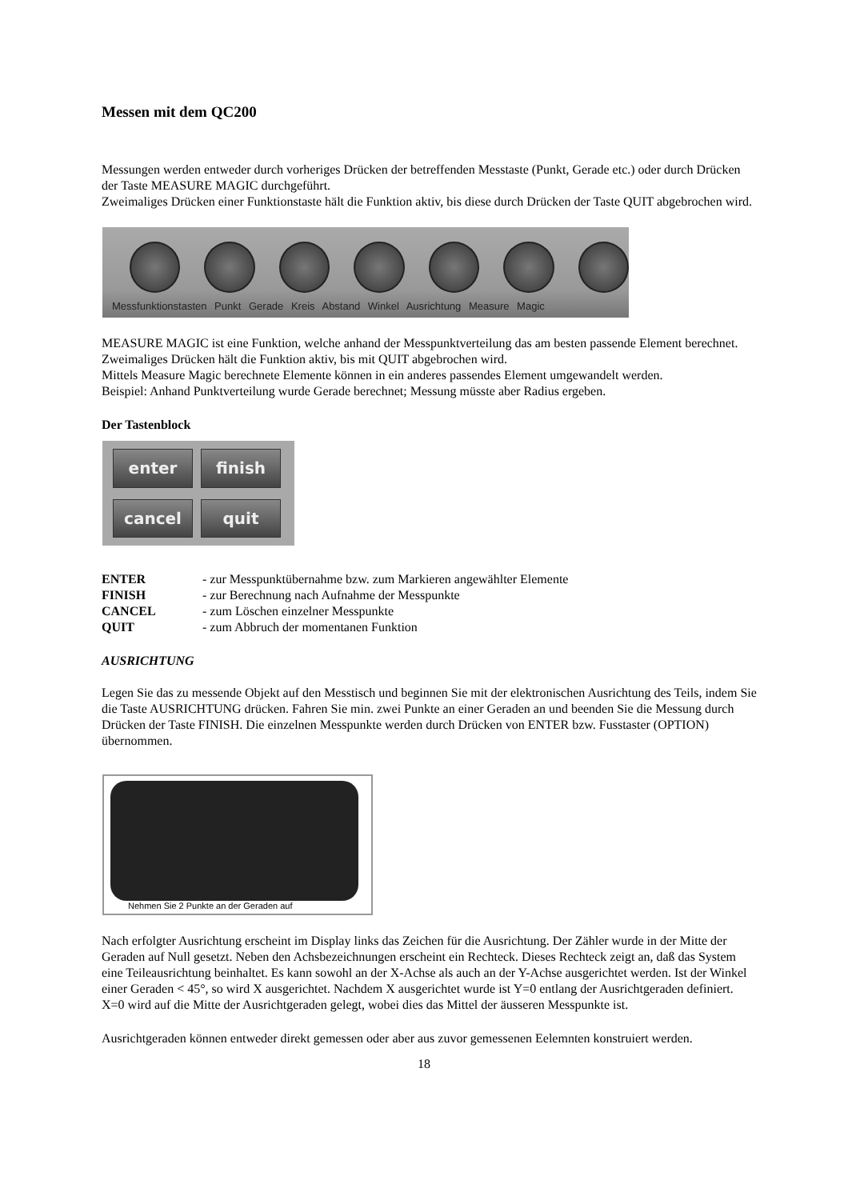Messen mit dem QC200
Messungen werden entweder durch vorheriges Drücken der betreffenden Messtaste (Punkt, Gerade etc.) oder durch Drücken der Taste MEASURE MAGIC durchgeführt.
Zweimaliges Drücken einer Funktionstaste hält die Funktion aktiv, bis diese durch Drücken der Taste QUIT abgebrochen wird.
Messfunktionstasten Punkt Gerade Kreis Abstand Winkel Ausrichtung Measure Magic
MEASURE MAGIC ist eine Funktion, welche anhand der Messpunktverteilung das am besten passende Element berechnet. Zweimaliges Drücken hält die Funktion aktiv, bis mit QUIT abgebrochen wird.
Mittels Measure Magic berechnete Elemente können in ein anderes passendes Element umgewandelt werden.
Beispiel: Anhand Punktverteilung wurde Gerade berechnet; Messung müsste aber Radius ergeben.
Der Tastenblock
enter
finish
cancel
quit
| ENTER | - zur Messpunktübernahme bzw. zum Markieren angewählter Elemente |
| FINISH | - zur Berechnung nach Aufnahme der Messpunkte |
| CANCEL | - zum Löschen einzelner Messpunkte |
| QUIT | - zum Abbruch der momentanen Funktion |
AUSRICHTUNG
Legen Sie das zu messende Objekt auf den Messtisch und beginnen Sie mit der elektronischen Ausrichtung des Teils, indem Sie die Taste AUSRICHTUNG drücken. Fahren Sie min. zwei Punkte an einer Geraden an und beenden Sie die Messung durch Drücken der Taste FINISH. Die einzelnen Messpunkte werden durch Drücken von ENTER bzw. Fusstaster (OPTION) übernommen.
Nehmen Sie 2 Punkte an der Geraden auf
Nach erfolgter Ausrichtung erscheint im Display links das Zeichen für die Ausrichtung. Der Zähler wurde in der Mitte der Geraden auf Null gesetzt. Neben den Achsbezeichnungen erscheint ein Rechteck. Dieses Rechteck zeigt an, daß das System eine Teileausrichtung beinhaltet. Es kann sowohl an der X-Achse als auch an der Y-Achse ausgerichtet werden. Ist der Winkel einer Geraden < 45°, so wird X ausgerichtet. Nachdem X ausgerichtet wurde ist Y=0 entlang der Ausrichtgeraden definiert. X=0 wird auf die Mitte der Ausrichtgeraden gelegt, wobei dies das Mittel der äusseren Messpunkte ist.
Ausrichtgeraden können entweder direkt gemessen oder aber aus zuvor gemessenen Eelemnten konstruiert werden.
18